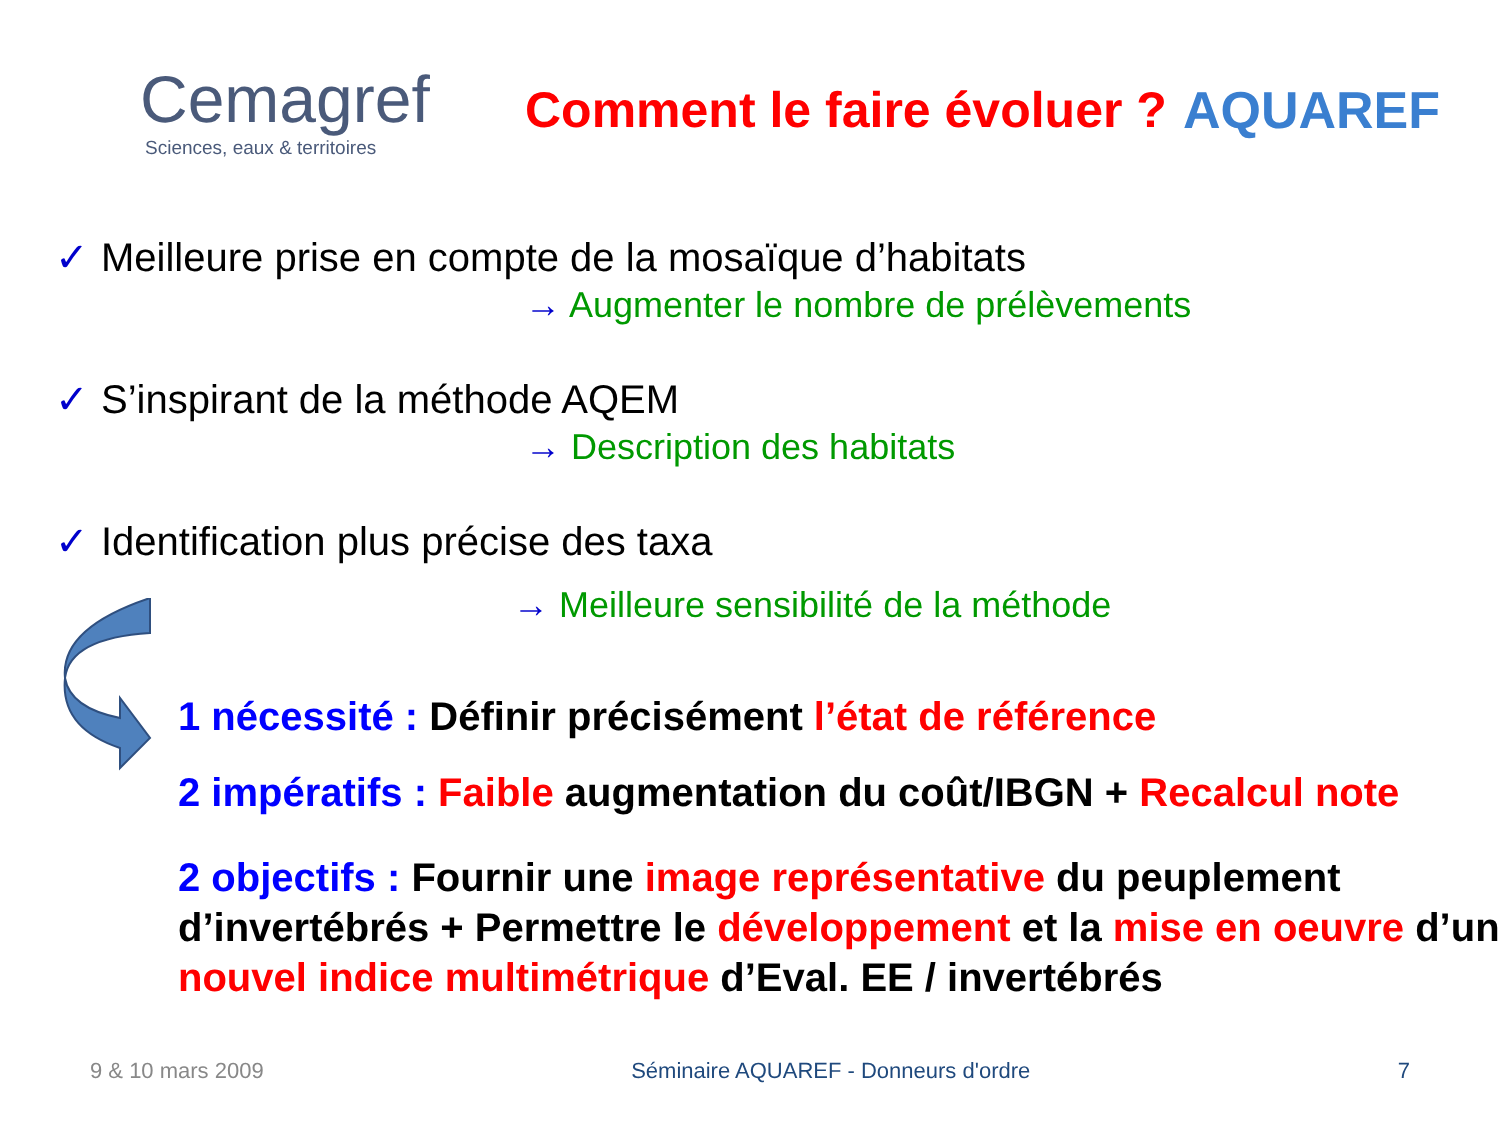Cemagref
Sciences, eaux & territoires
Comment le faire évoluer ?
AQUAREF
✓ Meilleure prise en compte de la mosaïque d’habitats
→ Augmenter le nombre de prélèvements
✓ S’inspirant de la méthode AQEM
→ Description des habitats
✓ Identification plus précise des taxa
→ Meilleure sensibilité de la méthode
1 nécessité : Définir précisément l’état de référence
2 impératifs : Faible augmentation du coût/IBGN + Recalcul note
2 objectifs : Fournir une image représentative du peuplement d’invertébrés + Permettre le développement et la mise en oeuvre d’un nouvel indice multimétrique d’Eval. EE / invertébrés
9 & 10 mars 2009 Séminaire AQUAREF - Donneurs d'ordre 7